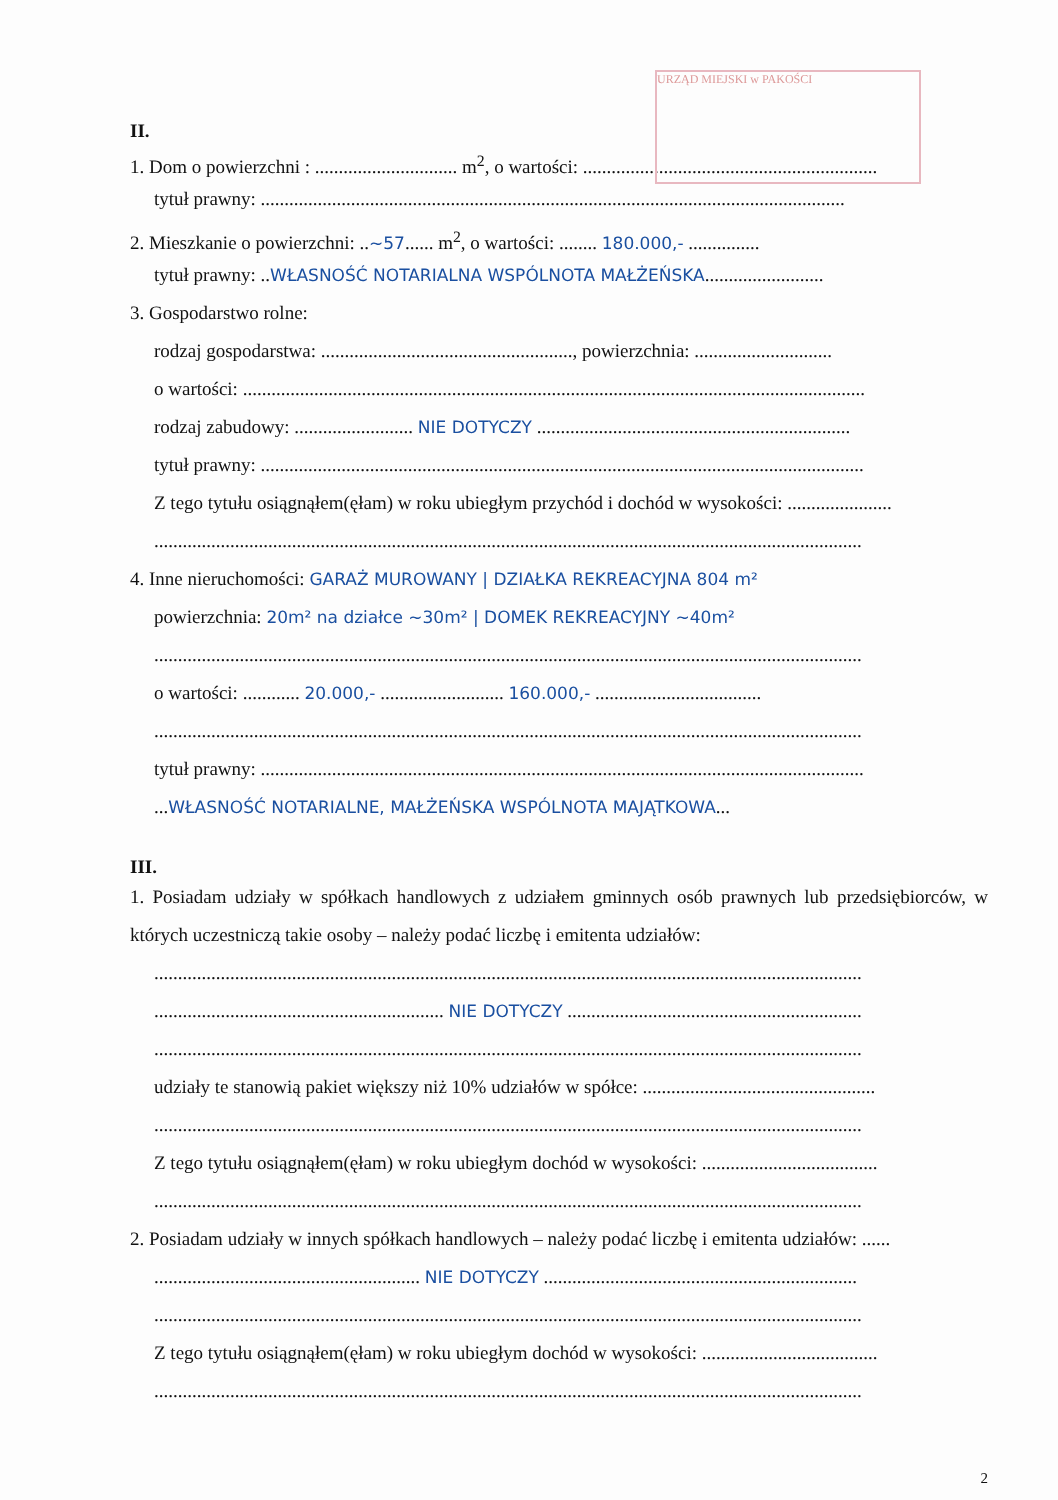URZĄD MIEJSKI w PAKOŚCI
II.
1. Dom o powierzchni : .............................. m<sup>2</sup>, o wartości: ..............................................................
tytuł prawny: ...........................................................................................................................
2. Mieszkanie o powierzchni: ..~57...... m<sup>2</sup>, o wartości: ........ 180.000,- ...............
tytuł prawny: ..WŁASNOŚĆ NOTARIALNA WSPÓLNOTA MAŁŻEŃSKA.........................
3. Gospodarstwo rolne:
rodzaj gospodarstwa: ....................................................., powierzchnia: .............................
o wartości: ...................................................................................................................................
rodzaj zabudowy: ......................... NIE DOTYCZY ..................................................................
tytuł prawny: ...............................................................................................................................
Z tego tytułu osiągnąłem(ęłam) w roku ubiegłym przychód i dochód w wysokości: ......................
.....................................................................................................................................................
4. Inne nieruchomości: GARAŻ MUROWANY | DZIAŁKA REKREACYJNA 804 m²
powierzchnia: 20m² na działce ~30m² | DOMEK REKREACYJNY ~40m²
.....................................................................................................................................................
o wartości: ............ 20.000,- .......................... 160.000,- ...................................
.....................................................................................................................................................
tytuł prawny: ...............................................................................................................................
...WŁASNOŚĆ NOTARIALNE, MAŁŻEŃSKA WSPÓLNOTA MAJĄTKOWA...
III.
1. Posiadam udziały w spółkach handlowych z udziałem gminnych osób prawnych lub przedsiębiorców, w których uczestniczą takie osoby – należy podać liczbę i emitenta udziałów:
.....................................................................................................................................................
............................................................. NIE DOTYCZY ..............................................................
.....................................................................................................................................................
udziały te stanowią pakiet większy niż 10% udziałów w spółce: .................................................
.....................................................................................................................................................
Z tego tytułu osiągnąłem(ęłam) w roku ubiegłym dochód w wysokości: .....................................
.....................................................................................................................................................
2. Posiadam udziały w innych spółkach handlowych – należy podać liczbę i emitenta udziałów: ......
........................................................ NIE DOTYCZY ..................................................................
.....................................................................................................................................................
Z tego tytułu osiągnąłem(ęłam) w roku ubiegłym dochód w wysokości: .....................................
.....................................................................................................................................................
2